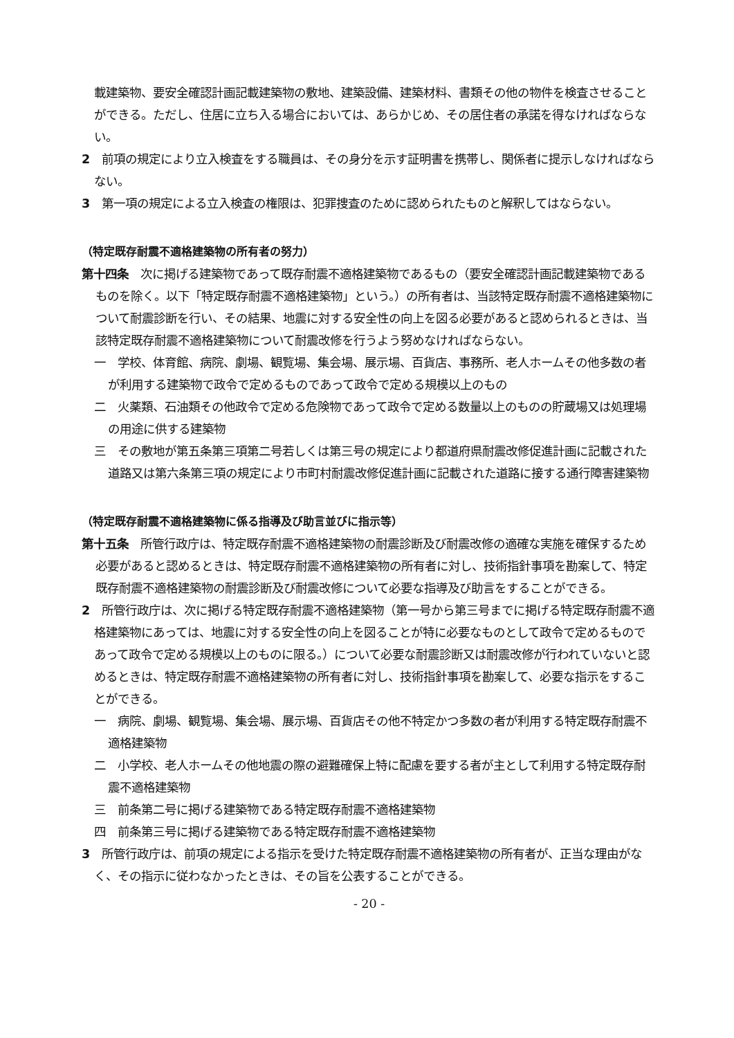載建築物、要安全確認計画記載建築物の敷地、建築設備、建築材料、書類その他の物件を検査させることができる。ただし、住居に立ち入る場合においては、あらかじめ、その居住者の承諾を得なければならない。
2　前項の規定により立入検査をする職員は、その身分を示す証明書を携帯し、関係者に提示しなければならない。
3　第一項の規定による立入検査の権限は、犯罪捜査のために認められたものと解釈してはならない。
（特定既存耐震不適格建築物の所有者の努力）
第十四条　次に掲げる建築物であって既存耐震不適格建築物であるもの（要安全確認計画記載建築物であるものを除く。以下「特定既存耐震不適格建築物」という。）の所有者は、当該特定既存耐震不適格建築物について耐震診断を行い、その結果、地震に対する安全性の向上を図る必要があると認められるときは、当該特定既存耐震不適格建築物について耐震改修を行うよう努めなければならない。
一　学校、体育館、病院、劇場、観覧場、集会場、展示場、百貨店、事務所、老人ホームその他多数の者が利用する建築物で政令で定めるものであって政令で定める規模以上のもの
二　火薬類、石油類その他政令で定める危険物であって政令で定める数量以上のものの貯蔵場又は処理場の用途に供する建築物
三　その敷地が第五条第三項第二号若しくは第三号の規定により都道府県耐震改修促進計画に記載された道路又は第六条第三項の規定により市町村耐震改修促進計画に記載された道路に接する通行障害建築物
（特定既存耐震不適格建築物に係る指導及び助言並びに指示等）
第十五条　所管行政庁は、特定既存耐震不適格建築物の耐震診断及び耐震改修の適確な実施を確保するため必要があると認めるときは、特定既存耐震不適格建築物の所有者に対し、技術指針事項を勘案して、特定既存耐震不適格建築物の耐震診断及び耐震改修について必要な指導及び助言をすることができる。
2　所管行政庁は、次に掲げる特定既存耐震不適格建築物（第一号から第三号までに掲げる特定既存耐震不適格建築物にあっては、地震に対する安全性の向上を図ることが特に必要なものとして政令で定めるものであって政令で定める規模以上のものに限る。）について必要な耐震診断又は耐震改修が行われていないと認めるときは、特定既存耐震不適格建築物の所有者に対し、技術指針事項を勘案して、必要な指示をすることができる。
一　病院、劇場、観覧場、集会場、展示場、百貨店その他不特定かつ多数の者が利用する特定既存耐震不適格建築物
二　小学校、老人ホームその他地震の際の避難確保上特に配慮を要する者が主として利用する特定既存耐震不適格建築物
三　前条第二号に掲げる建築物である特定既存耐震不適格建築物
四　前条第三号に掲げる建築物である特定既存耐震不適格建築物
3　所管行政庁は、前項の規定による指示を受けた特定既存耐震不適格建築物の所有者が、正当な理由がなく、その指示に従わなかったときは、その旨を公表することができる。
- 20 -